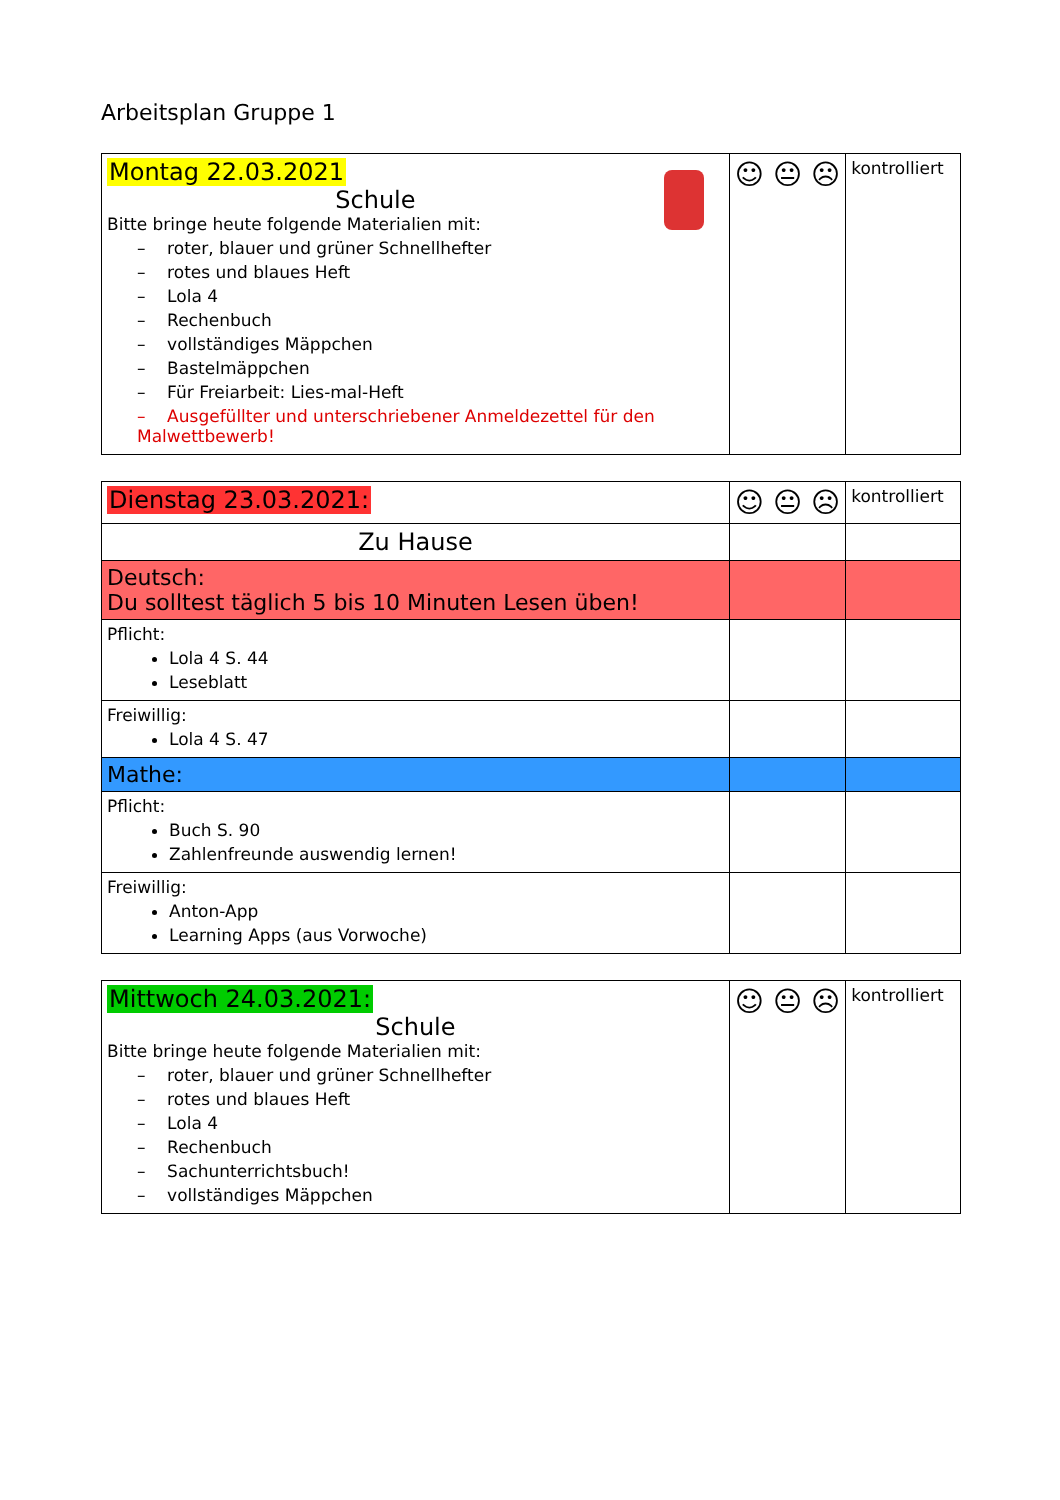Arbeitsplan Gruppe 1
| Montag 22.03.2021 Schule Bitte bringe heute folgende Materialien mit: – roter, blauer und grüner Schnellhefter – rotes und blaues Heft – Lola 4 – Rechenbuch – vollständiges Mäppchen – Bastelmäppchen – Für Freiarbeit: Lies-mal-Heft – Ausgefüllter und unterschriebener Anmeldezettel für den Malwettbewerb! | ☺ 😐 ☹ | kontrolliert |
| Dienstag 23.03.2021: | ☺ 😐 ☹ | kontrolliert |
| Zu Hause | | |
| Deutsch: Du solltest täglich 5 bis 10 Minuten Lesen üben! | | |
| Pflicht: Lola 4 S. 44 Leseblatt | | |
| Freiwillig: Lola 4 S. 47 | | |
| Mathe: | | |
| Pflicht: Buch S. 90 Zahlenfreunde auswendig lernen! | | |
| Freiwillig: Anton-App Learning Apps (aus Vorwoche) | | |
| Mittwoch 24.03.2021: Schule Bitte bringe heute folgende Materialien mit: – roter, blauer und grüner Schnellhefter – rotes und blaues Heft – Lola 4 – Rechenbuch – Sachunterrichtsbuch! – vollständiges Mäppchen | ☺ 😐 ☹ | kontrolliert |